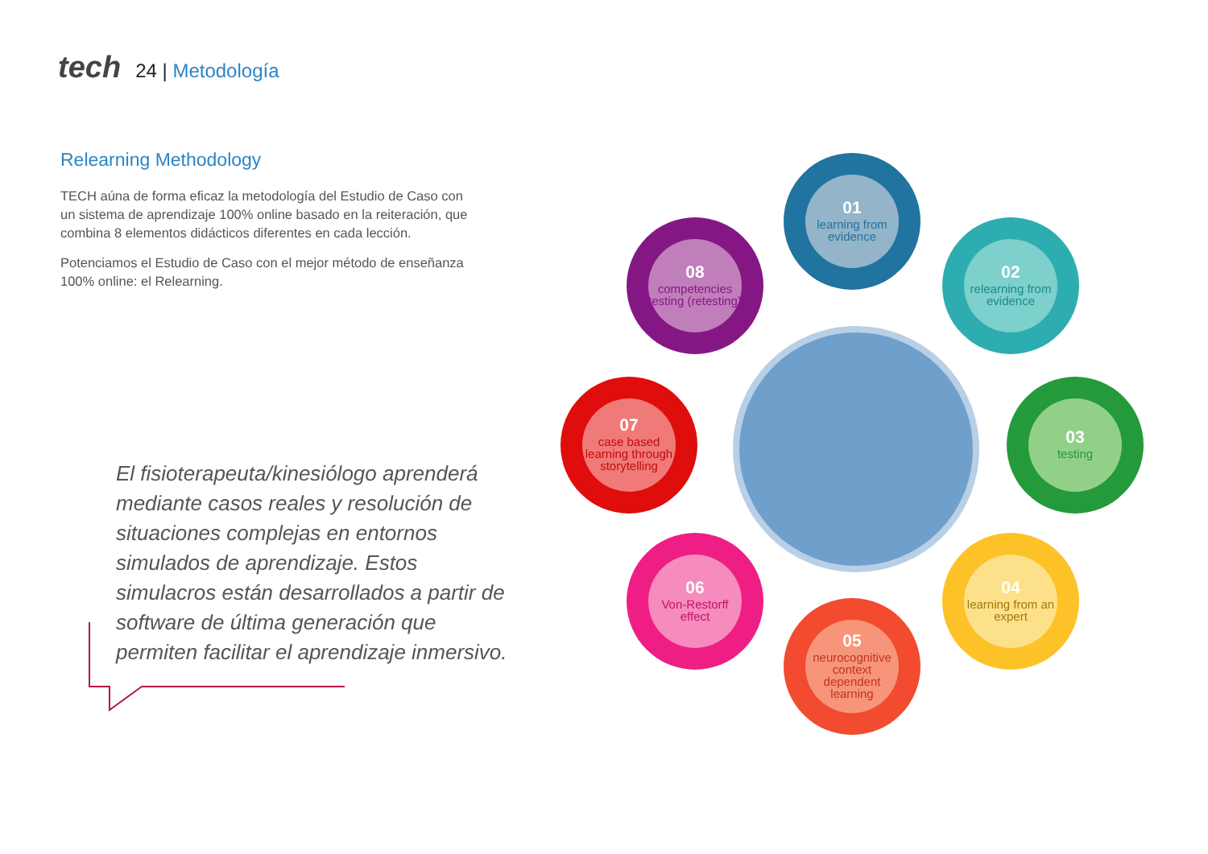tech
24 | Metodología
Relearning Methodology
TECH aúna de forma eficaz la metodología del Estudio de Caso con un sistema de aprendizaje 100% online basado en la reiteración, que combina 8 elementos didácticos diferentes en cada lección.
Potenciamos el Estudio de Caso con el mejor método de enseñanza 100% online: el Relearning.
El fisioterapeuta/kinesiólogo aprenderá mediante casos reales y resolución de situaciones complejas en entornos simulados de aprendizaje. Estos simulacros están desarrollados a partir de software de última generación que permiten facilitar el aprendizaje inmersivo.
01
learning from evidence
02
relearning from evidence
03
testing
04
learning from an expert
05
neurocognitive context dependent learning
06
Von-Restorff effect
07
case based learning through storytelling
08
competencies testing (retesting)